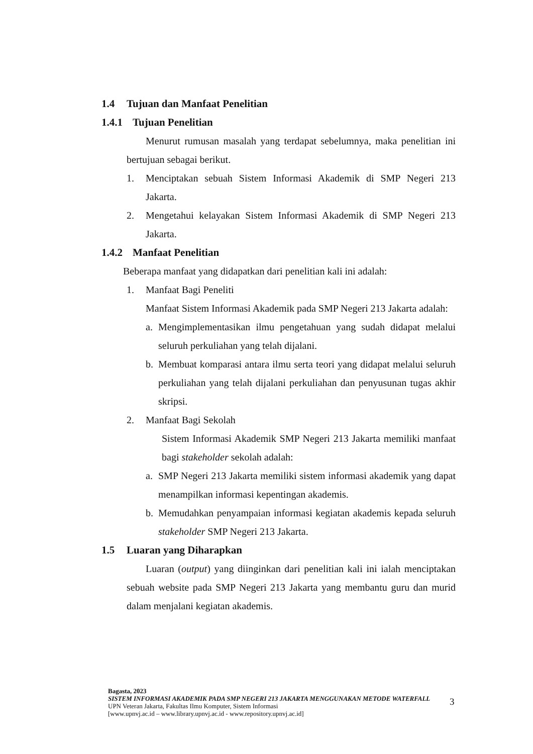1.4 Tujuan dan Manfaat Penelitian
1.4.1 Tujuan Penelitian
Menurut rumusan masalah yang terdapat sebelumnya, maka penelitian ini bertujuan sebagai berikut.
1. Menciptakan sebuah Sistem Informasi Akademik di SMP Negeri 213 Jakarta.
2. Mengetahui kelayakan Sistem Informasi Akademik di SMP Negeri 213 Jakarta.
1.4.2 Manfaat Penelitian
Beberapa manfaat yang didapatkan dari penelitian kali ini adalah:
1. Manfaat Bagi Peneliti
Manfaat Sistem Informasi Akademik pada SMP Negeri 213 Jakarta adalah:
a. Mengimplementasikan ilmu pengetahuan yang sudah didapat melalui seluruh perkuliahan yang telah dijalani.
b. Membuat komparasi antara ilmu serta teori yang didapat melalui seluruh perkuliahan yang telah dijalani perkuliahan dan penyusunan tugas akhir skripsi.
2. Manfaat Bagi Sekolah
Sistem Informasi Akademik SMP Negeri 213 Jakarta memiliki manfaat bagi stakeholder sekolah adalah:
a. SMP Negeri 213 Jakarta memiliki sistem informasi akademik yang dapat menampilkan informasi kepentingan akademis.
b. Memudahkan penyampaian informasi kegiatan akademis kepada seluruh stakeholder SMP Negeri 213 Jakarta.
1.5 Luaran yang Diharapkan
Luaran (output) yang diinginkan dari penelitian kali ini ialah menciptakan sebuah website pada SMP Negeri 213 Jakarta yang membantu guru dan murid dalam menjalani kegiatan akademis.
Bagasta, 2023
SISTEM INFORMASI AKADEMIK PADA SMP NEGERI 213 JAKARTA MENGGUNAKAN METODE WATERFALL
UPN Veteran Jakarta, Fakultas Ilmu Komputer, Sistem Informasi
[www.upnvj.ac.id – www.library.upnvj.ac.id - www.repository.upnvj.ac.id]
3